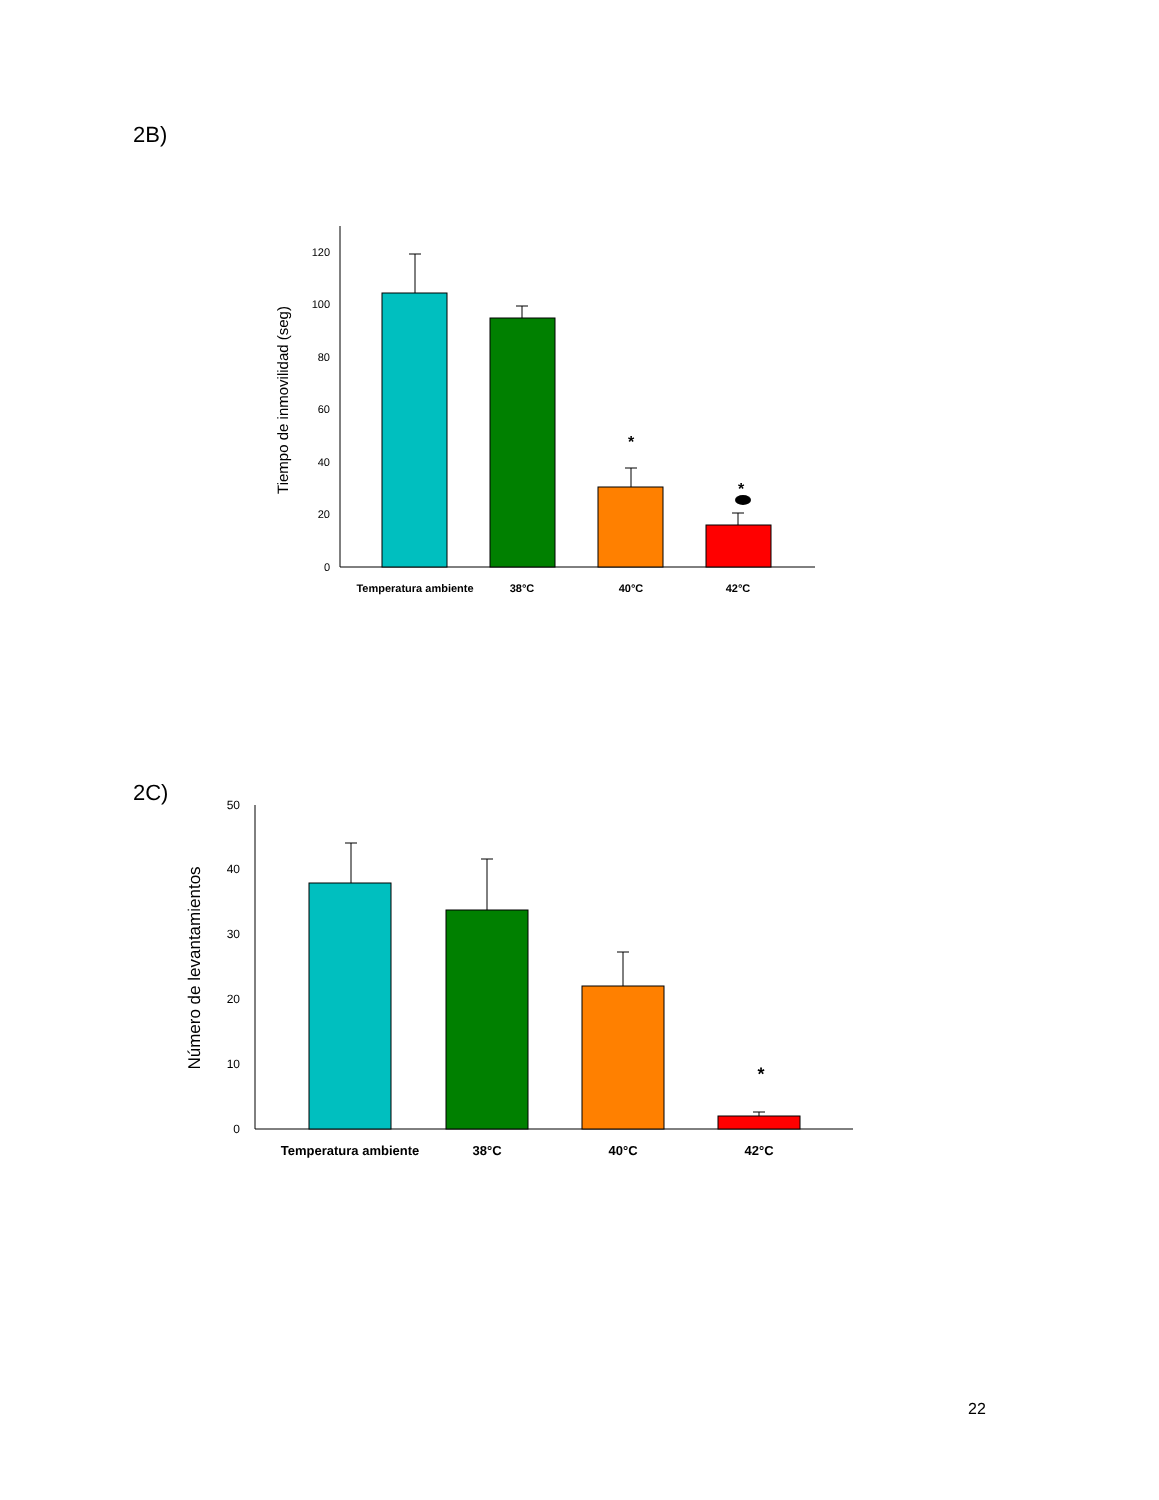2B)
0
20
40
60
80
100
120
Tiempo de inmovilidad (seg)
*
*
Temperatura ambiente
38°C
40°C
42°C
0
10
20
30
40
50
Número de levantamientos
*
Temperatura ambiente
38°C
40°C
42°C
2C)
22